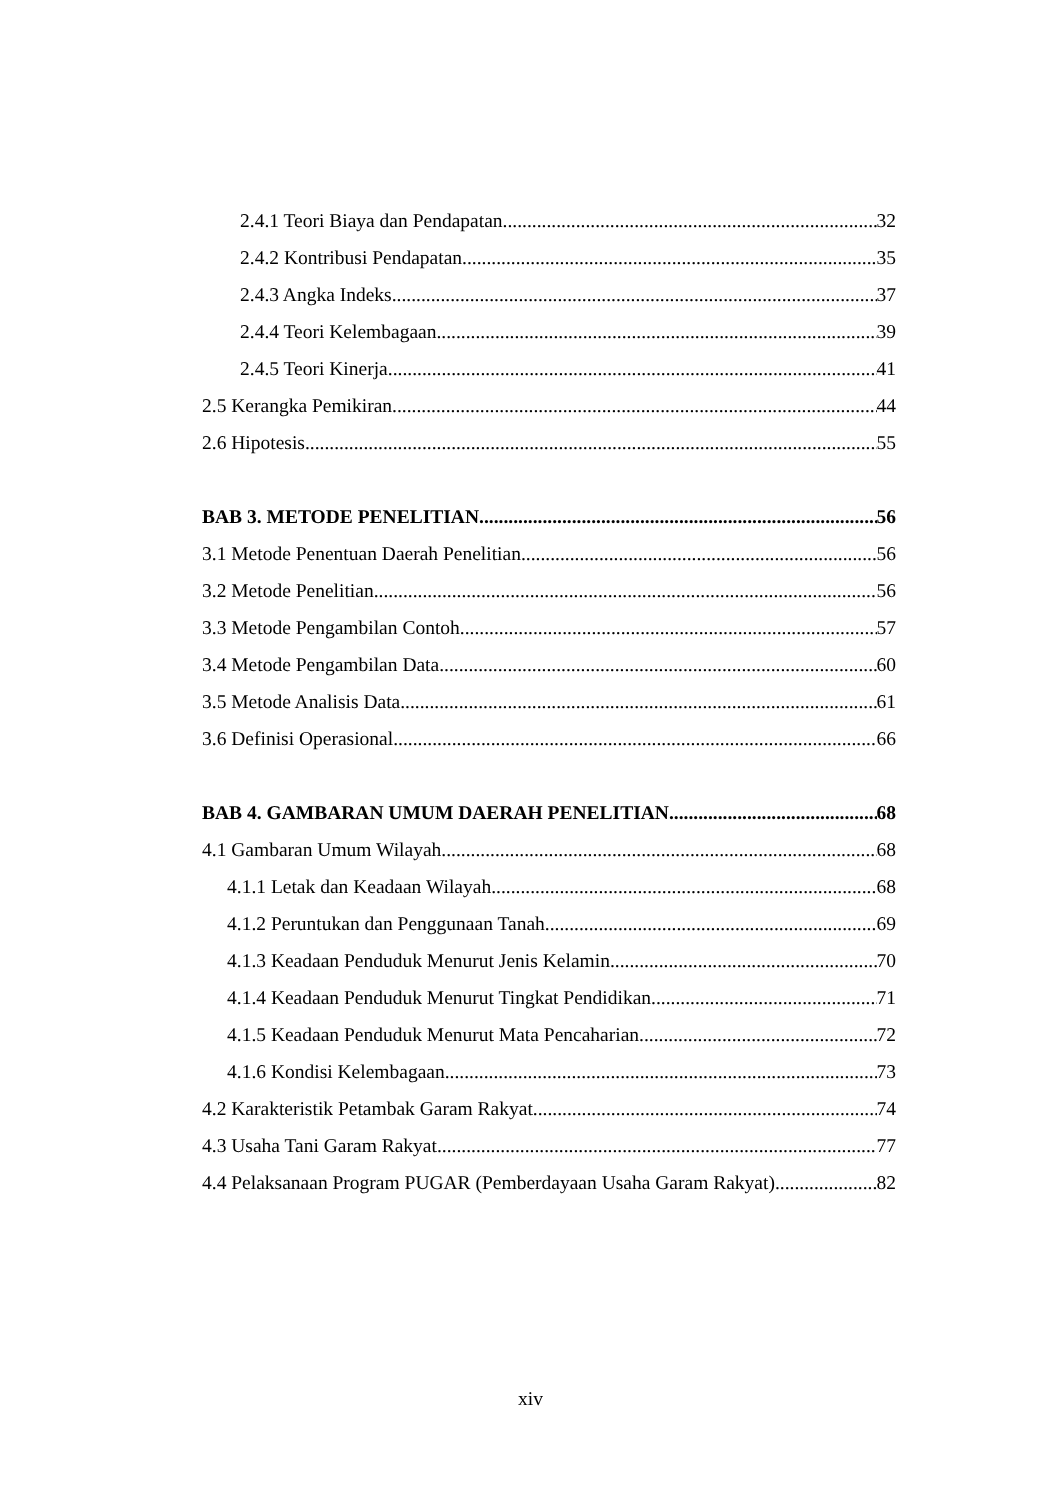2.4.1 Teori Biaya dan Pendapatan 32
2.4.2 Kontribusi Pendapatan 35
2.4.3 Angka Indeks 37
2.4.4 Teori Kelembagaan 39
2.4.5 Teori Kinerja 41
2.5 Kerangka Pemikiran 44
2.6 Hipotesis 55
BAB 3. METODE PENELITIAN 56
3.1 Metode Penentuan Daerah Penelitian 56
3.2 Metode Penelitian 56
3.3 Metode Pengambilan Contoh 57
3.4 Metode Pengambilan Data 60
3.5 Metode Analisis Data 61
3.6 Definisi Operasional 66
BAB 4. GAMBARAN UMUM DAERAH PENELITIAN 68
4.1 Gambaran Umum Wilayah 68
4.1.1 Letak dan Keadaan Wilayah 68
4.1.2 Peruntukan dan Penggunaan Tanah 69
4.1.3 Keadaan Penduduk Menurut Jenis Kelamin 70
4.1.4 Keadaan Penduduk Menurut Tingkat Pendidikan 71
4.1.5 Keadaan Penduduk Menurut Mata Pencaharian 72
4.1.6 Kondisi Kelembagaan 73
4.2 Karakteristik Petambak Garam Rakyat 74
4.3 Usaha Tani Garam Rakyat 77
4.4 Pelaksanaan Program PUGAR (Pemberdayaan Usaha Garam Rakyat) 82
xiv